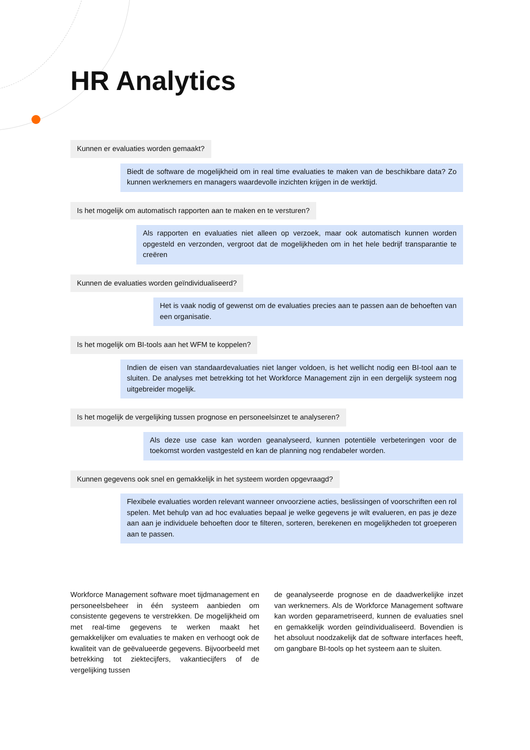HR Analytics
Kunnen er evaluaties worden gemaakt?
Biedt de software de mogelijkheid om in real time evaluaties te maken van de beschikbare data? Zo kunnen werknemers en managers waardevolle inzichten krijgen in de werktijd.
Is het mogelijk om automatisch rapporten aan te maken en te versturen?
Als rapporten en evaluaties niet alleen op verzoek, maar ook automatisch kunnen worden opgesteld en verzonden, vergroot dat de mogelijkheden om in het hele bedrijf transparantie te creëren
Kunnen de evaluaties worden geïndividualiseerd?
Het is vaak nodig of gewenst om de evaluaties precies aan te passen aan de behoeften van een organisatie.
Is het mogelijk om BI-tools aan het WFM te koppelen?
Indien de eisen van standaardevaluaties niet langer voldoen, is het wellicht nodig een BI-tool aan te sluiten. De analyses met betrekking tot het Workforce Management zijn in een dergelijk systeem nog uitgebreider mogelijk.
Is het mogelijk de vergelijking tussen prognose en personeelsinzet te analyseren?
Als deze use case kan worden geanalyseerd, kunnen potentiële verbeteringen voor de toekomst worden vastgesteld en kan de planning nog rendabeler worden.
Kunnen gegevens ook snel en gemakkelijk in het systeem worden opgevraagd?
Flexibele evaluaties worden relevant wanneer onvoorziene acties, beslissingen of voor­schriften een rol spelen. Met behulp van ad hoc evaluaties bepaal je welke gegevens je wilt evalueren, en pas je deze aan aan je individuele behoeften door te filteren, sorteren, bere­kenen en mogelijkheden tot groeperen aan te passen.
Workforce Management software moet tijdma­nagement en personeelsbeheer in één systeem aanbieden om consistente gegevens te verstrek­ken. De mogelijkheid om met real-time gegevens te werken maakt het gemakkelijker om evaluaties te maken en verhoogt ook de kwaliteit van de geëva­lueerde gegevens. Bijvoorbeeld met betrekking tot ziektecijfers, vakantiecijfers of de vergelijking tussen
de geanalyseerde prognose en de daadwerkelijke inzet van werknemers. Als de Workforce Manage­ment software kan worden geparametriseerd, kunnen de evaluaties snel en gemakkelijk worden geïndividualiseerd. Bovendien is het absoluut nood­zakelijk dat de software interfaces heeft, om gang­bare BI-tools op het systeem aan te sluiten.